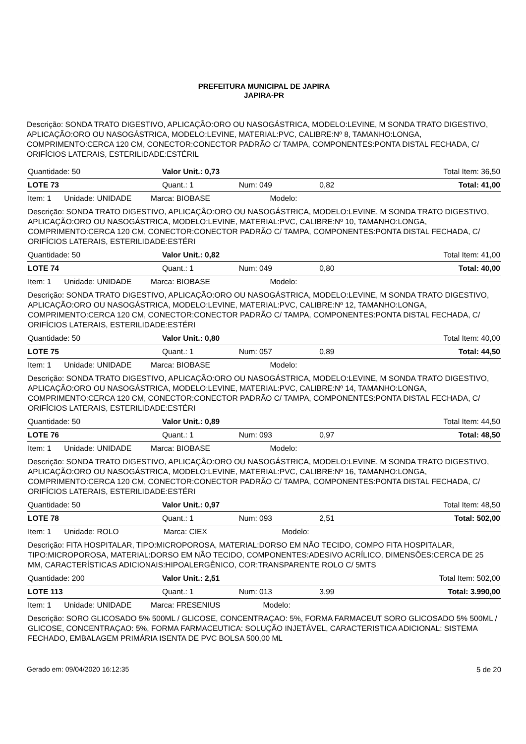PREFEITURA MUNICIPAL DE JAPIRA
JAPIRA-PR
Descrição: SONDA TRATO DIGESTIVO, APLICAÇÃO:ORO OU NASOGÁSTRICA, MODELO:LEVINE, M SONDA TRATO DIGESTIVO, APLICAÇÃO:ORO OU NASOGÁSTRICA, MODELO:LEVINE, MATERIAL:PVC, CALIBRE:Nº 8, TAMANHO:LONGA, COMPRIMENTO:CERCA 120 CM, CONECTOR:CONECTOR PADRÃO C/ TAMPA, COMPONENTES:PONTA DISTAL FECHADA, C/ ORIFÍCIOS LATERAIS, ESTERILIDADE:ESTÉRIL
| Quantidade: 50 | Valor Unit.: 0,73 | | | Total Item: 36,50 |
| LOTE 73 | Quant.: 1 | Num: 049 | 0,82 | Total: 41,00 |
| Item: 1 Unidade: UNIDADE Marca: BIOBASE Modelo: | | | | |
| Descrição: SONDA TRATO DIGESTIVO, APLICAÇÃO:ORO OU NASOGÁSTRICA, MODELO:LEVINE, M SONDA TRATO DIGESTIVO, APLICAÇÃO:ORO OU NASOGÁSTRICA, MODELO:LEVINE, MATERIAL:PVC, CALIBRE:Nº 10, TAMANHO:LONGA, COMPRIMENTO:CERCA 120 CM, CONECTOR:CONECTOR PADRÃO C/ TAMPA, COMPONENTES:PONTA DISTAL FECHADA, C/ ORIFÍCIOS LATERAIS, ESTERILIDADE:ESTÉRI | | | | |
| Quantidade: 50 | Valor Unit.: 0,82 | | | Total Item: 41,00 |
| LOTE 74 | Quant.: 1 | Num: 049 | 0,80 | Total: 40,00 |
| Item: 1 Unidade: UNIDADE Marca: BIOBASE Modelo: | | | | |
| Descrição: SONDA TRATO DIGESTIVO, APLICAÇÃO:ORO OU NASOGÁSTRICA, MODELO:LEVINE, M SONDA TRATO DIGESTIVO, APLICAÇÃO:ORO OU NASOGÁSTRICA, MODELO:LEVINE, MATERIAL:PVC, CALIBRE:Nº 12, TAMANHO:LONGA, COMPRIMENTO:CERCA 120 CM, CONECTOR:CONECTOR PADRÃO C/ TAMPA, COMPONENTES:PONTA DISTAL FECHADA, C/ ORIFÍCIOS LATERAIS, ESTERILIDADE:ESTÉRI | | | | |
| Quantidade: 50 | Valor Unit.: 0,80 | | | Total Item: 40,00 |
| LOTE 75 | Quant.: 1 | Num: 057 | 0,89 | Total: 44,50 |
| Item: 1 Unidade: UNIDADE Marca: BIOBASE Modelo: | | | | |
| Descrição: SONDA TRATO DIGESTIVO, APLICAÇÃO:ORO OU NASOGÁSTRICA, MODELO:LEVINE, M SONDA TRATO DIGESTIVO, APLICAÇÃO:ORO OU NASOGÁSTRICA, MODELO:LEVINE, MATERIAL:PVC, CALIBRE:Nº 14, TAMANHO:LONGA, COMPRIMENTO:CERCA 120 CM, CONECTOR:CONECTOR PADRÃO C/ TAMPA, COMPONENTES:PONTA DISTAL FECHADA, C/ ORIFÍCIOS LATERAIS, ESTERILIDADE:ESTÉRI | | | | |
| Quantidade: 50 | Valor Unit.: 0,89 | | | Total Item: 44,50 |
| LOTE 76 | Quant.: 1 | Num: 093 | 0,97 | Total: 48,50 |
| Item: 1 Unidade: UNIDADE Marca: BIOBASE Modelo: | | | | |
| Descrição: SONDA TRATO DIGESTIVO, APLICAÇÃO:ORO OU NASOGÁSTRICA, MODELO:LEVINE, M SONDA TRATO DIGESTIVO, APLICAÇÃO:ORO OU NASOGÁSTRICA, MODELO:LEVINE, MATERIAL:PVC, CALIBRE:Nº 16, TAMANHO:LONGA, COMPRIMENTO:CERCA 120 CM, CONECTOR:CONECTOR PADRÃO C/ TAMPA, COMPONENTES:PONTA DISTAL FECHADA, C/ ORIFÍCIOS LATERAIS, ESTERILIDADE:ESTÉRI | | | | |
| Quantidade: 50 | Valor Unit.: 0,97 | | | Total Item: 48,50 |
| LOTE 78 | Quant.: 1 | Num: 093 | 2,51 | Total: 502,00 |
| Item: 1 Unidade: ROLO Marca: CIEX Modelo: | | | | |
| Descrição: FITA HOSPITALAR, TIPO:MICROPOROSA, MATERIAL:DORSO EM NÃO TECIDO, COMPO FITA HOSPITALAR, TIPO:MICROPOROSA, MATERIAL:DORSO EM NÃO TECIDO, COMPONENTES:ADESIVO ACRÍLICO, DIMENSÕES:CERCA DE 25 MM, CARACTERÍSTICAS ADICIONAIS:HIPOALERGÊNICO, COR:TRANSPARENTE ROLO C/ 5MTS | | | | |
| Quantidade: 200 | Valor Unit.: 2,51 | | | Total Item: 502,00 |
| LOTE 113 | Quant.: 1 | Num: 013 | 3,99 | Total: 3.990,00 |
| Item: 1 Unidade: UNIDADE Marca: FRESENIUS Modelo: | | | | |
| Descrição: SORO GLICOSADO 5% 500ML / GLICOSE, CONCENTRAÇAO: 5%, FORMA FARMACEUT SORO GLICOSADO 5% 500ML / GLICOSE, CONCENTRAÇAO: 5%, FORMA FARMACEUTICA: SOLUÇÃO INJETÁVEL, CARACTERISTICA ADICIONAL: SISTEMA FECHADO, EMBALAGEM PRIMÁRIA ISENTA DE PVC BOLSA 500,00 ML | | | | |
Gerado em: 09/04/2020 16:12:35 5 de 20